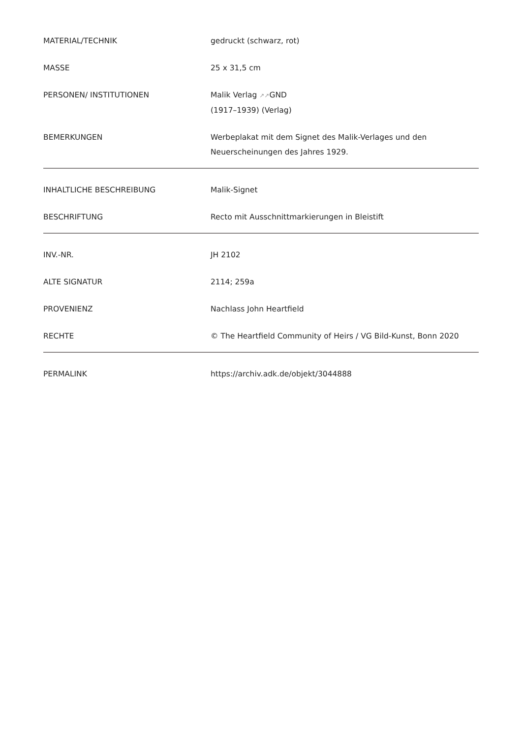| MATERIAL/TECHNIK | gedruckt (schwarz, rot) |
| MASSE | 25 x 31,5 cm |
| PERSONEN/ INSTITUTIONEN | Malik Verlag ↗↗ GND (1917–1939) (Verlag) |
| BEMERKUNGEN | Werbeplakat mit dem Signet des Malik-Verlages und den Neuerscheinungen des Jahres 1929. |
| INHALTLICHE BESCHREIBUNG | Malik-Signet |
| BESCHRIFTUNG | Recto mit Ausschnittmarkierungen in Bleistift |
| INV.-NR. | JH 2102 |
| ALTE SIGNATUR | 2114; 259a |
| PROVENIENZ | Nachlass John Heartfield |
| RECHTE | © The Heartfield Community of Heirs / VG Bild-Kunst, Bonn 2020 |
| PERMALINK | https://archiv.adk.de/objekt/3044888 |